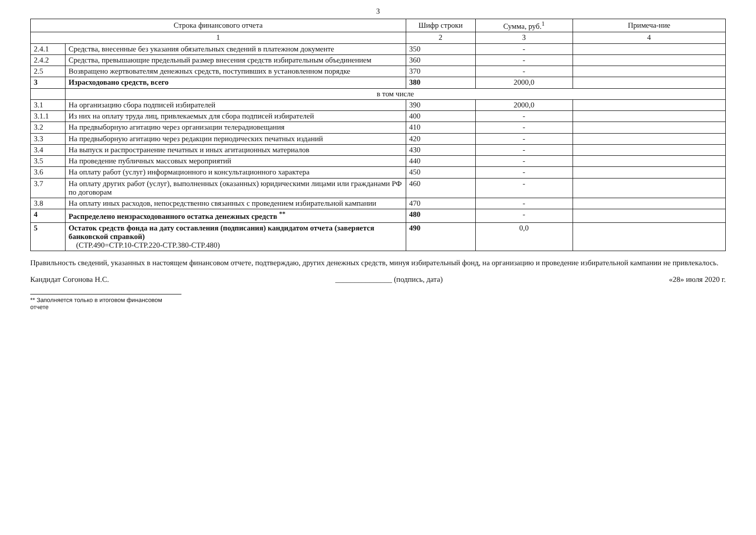3
| Строка финансового отчета | | Шифр строки | Сумма, руб.<sup>1</sup> | Примеча-ние |
| --- | --- | --- | --- | --- |
| 1 | | 2 | 3 | 4 |
| 2.4.1 | Средства, внесенные без указания обязательных сведений в платежном документе | 350 | - | |
| 2.4.2 | Средства, превышающие предельный размер внесения средств избирательным объединением | 360 | - | |
| 2.5 | Возвращено жертвователям денежных средств, поступивших в установленном порядке | 370 | - | |
| 3 | Израсходовано средств, всего | 380 | 2000,0 | |
| | в том числе | | | |
| 3.1 | На организацию сбора подписей избирателей | 390 | 2000,0 | |
| 3.1.1 | Из них на оплату труда лиц, привлекаемых для сбора подписей избирателей | 400 | - | |
| 3.2 | На предвыборную агитацию через организации телерадиовещания | 410 | - | |
| 3.3 | На предвыборную агитацию через редакции периодических печатных изданий | 420 | - | |
| 3.4 | На выпуск и распространение печатных и иных агитационных материалов | 430 | - | |
| 3.5 | На проведение публичных массовых мероприятий | 440 | - | |
| 3.6 | На оплату работ (услуг) информационного и консультационного характера | 450 | - | |
| 3.7 | На оплату других работ (услуг), выполненных (оказанных) юридическими лицами или гражданами РФ по договорам | 460 | - | |
| 3.8 | На оплату иных расходов, непосредственно связанных с проведением избирательной кампании | 470 | - | |
| 4 | Распределено неизрасходованного остатка денежных средств <sup>**</sup> | 480 | - | |
| 5 | Остаток средств фонда на дату составления (подписания) кандидатом отчета (заверяется банковской справкой) (СТР.490=СТР.10-СТР.220-СТР.380-СТР.480) | 490 | 0,0 | |
Правильность сведений, указанных в настоящем финансовом отчете, подтверждаю, других денежных средств, минуя избирательный фонд, на организацию и проведение избирательной кампании не привлекалось.
Кандидат Согонова Н.С. _______________ (подпись, дата) «28» июля 2020 г.
** Заполняется только в итоговом финансовом отчете